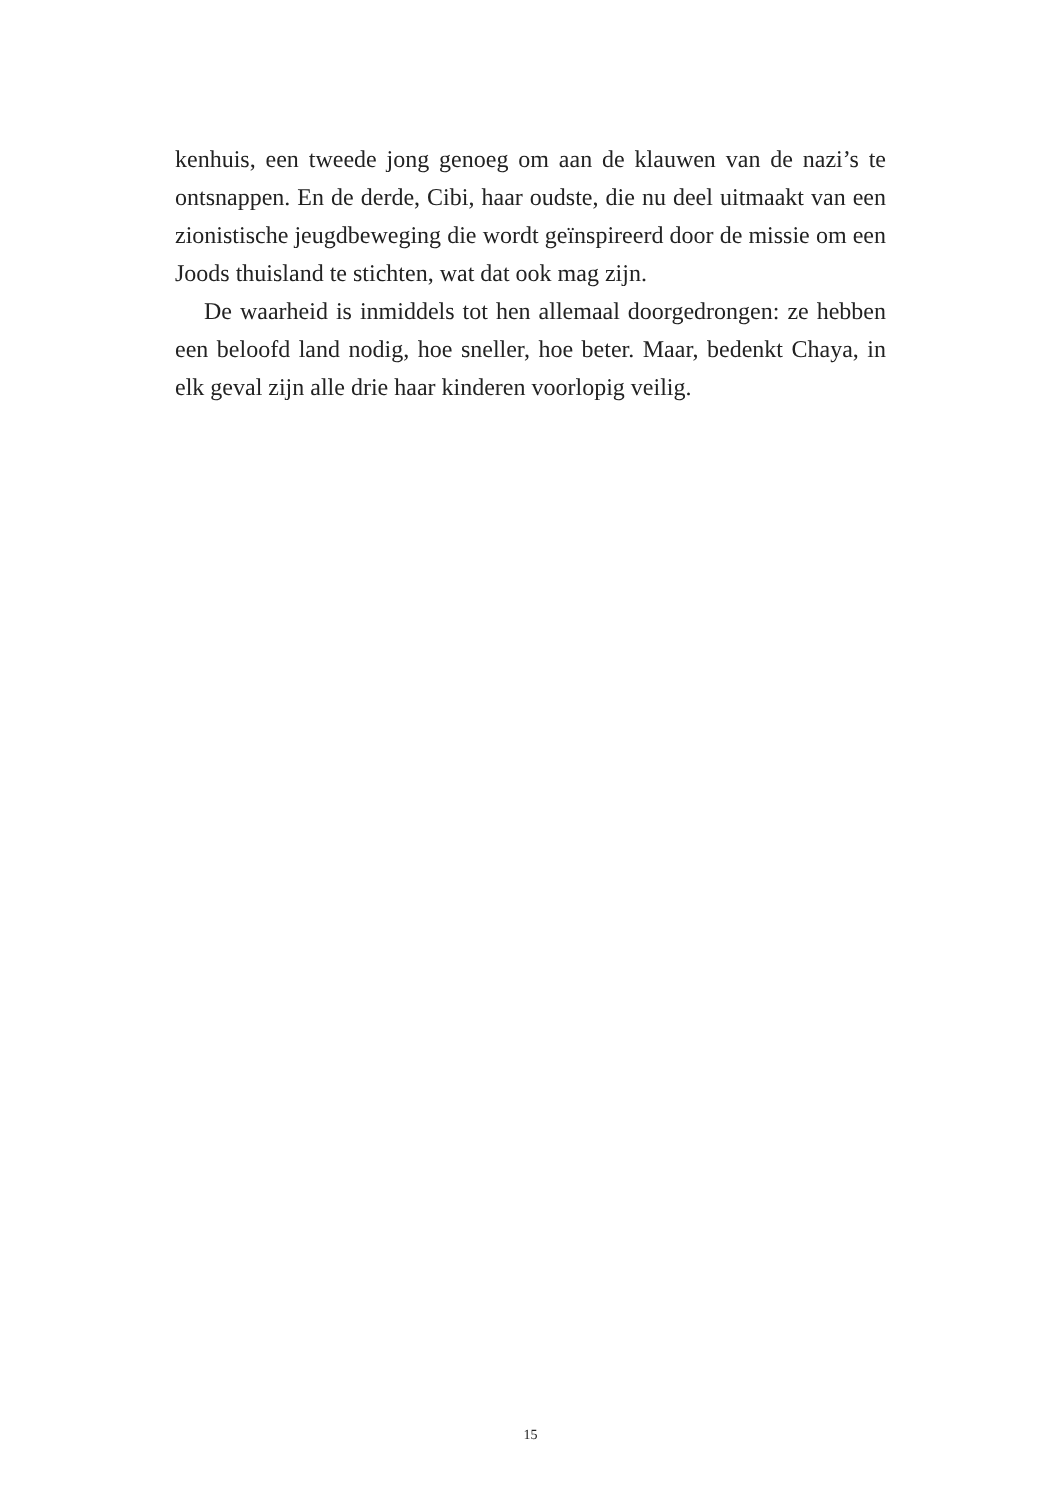kenhuis, een tweede jong genoeg om aan de klauwen van de nazi’s te ontsnappen. En de derde, Cibi, haar oudste, die nu deel uitmaakt van een zionistische jeugdbeweging die wordt geïnspireerd door de missie om een Joods thuisland te stichten, wat dat ook mag zijn.
De waarheid is inmiddels tot hen allemaal doorgedrongen: ze hebben een beloofd land nodig, hoe sneller, hoe beter. Maar, bedenkt Chaya, in elk geval zijn alle drie haar kinderen voorlopig veilig.
15